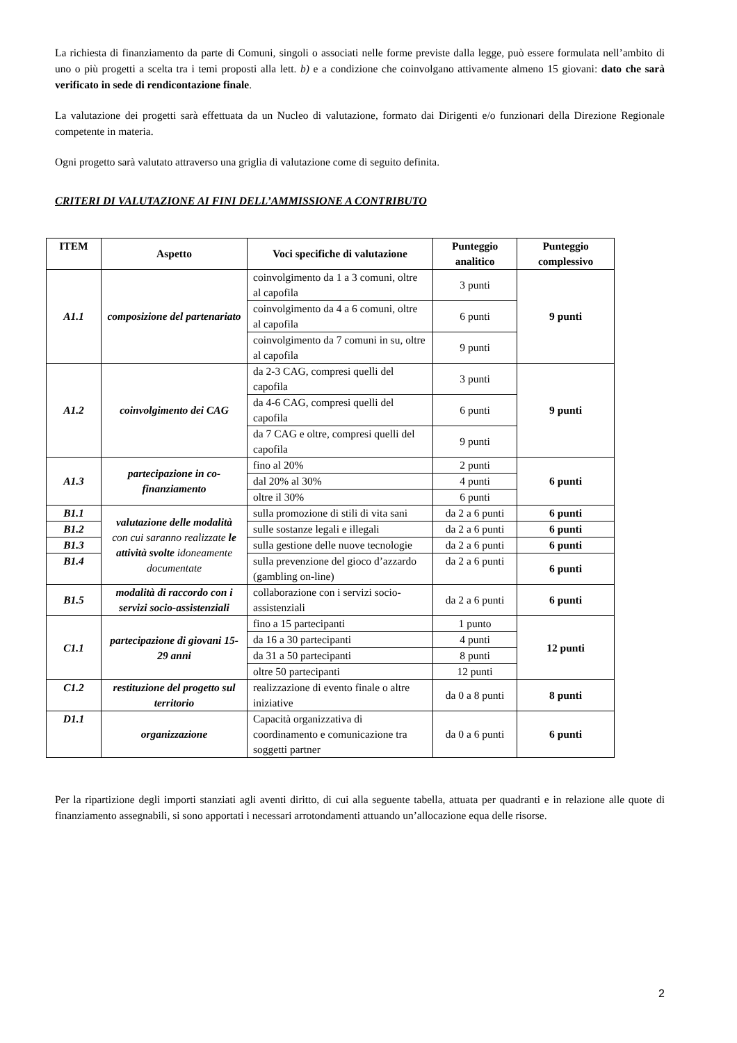La richiesta di finanziamento da parte di Comuni, singoli o associati nelle forme previste dalla legge, può essere formulata nell’ambito di uno o più progetti a scelta tra i temi proposti alla lett. b) e a condizione che coinvolgano attivamente almeno 15 giovani: dato che sarà verificato in sede di rendicontazione finale.
La valutazione dei progetti sarà effettuata da un Nucleo di valutazione, formato dai Dirigenti e/o funzionari della Direzione Regionale competente in materia.
Ogni progetto sarà valutato attraverso una griglia di valutazione come di seguito definita.
CRITERI DI VALUTAZIONE AI FINI DELL’AMMISSIONE A CONTRIBUTO
| ITEM | Aspetto | Voci specifiche di valutazione | Punteggio analitico | Punteggio complessivo |
| --- | --- | --- | --- | --- |
| A1.1 | composizione del partenariato | coinvolgimento da 1 a 3 comuni, oltre al capofila | 3 punti | 9 punti |
| | | coinvolgimento da 4 a 6 comuni, oltre al capofila | 6 punti | |
| | | coinvolgimento da 7 comuni in su, oltre al capofila | 9 punti | |
| A1.2 | coinvolgimento dei CAG | da 2-3 CAG, compresi quelli del capofila | 3 punti | 9 punti |
| | | da 4-6 CAG, compresi quelli del capofila | 6 punti | |
| | | da 7 CAG e oltre, compresi quelli del capofila | 9 punti | |
| A1.3 | partecipazione in co-finanziamento | fino al 20% | 2 punti | 6 punti |
| | | dal 20% al 30% | 4 punti | |
| | | oltre il 30% | 6 punti | |
| B1.1 | valutazione delle modalità con cui saranno realizzate le attività svolte idoneamente documentate | sulla promozione di stili di vita sani | da 2 a 6 punti | 6 punti |
| B1.2 | | sulle sostanze legali e illegali | da 2 a 6 punti | 6 punti |
| B1.3 | | sulla gestione delle nuove tecnologie | da 2 a 6 punti | 6 punti |
| B1.4 | | sulla prevenzione del gioco d’azzardo (gambling on-line) | da 2 a 6 punti | 6 punti |
| B1.5 | modalità di raccordo con i servizi socio-assistenziali | collaborazione con i servizi socio-assistenziali | da 2 a 6 punti | 6 punti |
| C1.1 | partecipazione di giovani 15-29 anni | fino a 15 partecipanti | 1 punto | 12 punti |
| | | da 16 a 30 partecipanti | 4 punti | |
| | | da 31 a 50 partecipanti | 8 punti | |
| | | oltre 50 partecipanti | 12 punti | |
| C1.2 | restituzione del progetto sul territorio | realizzazione di evento finale o altre iniziative | da 0 a 8 punti | 8 punti |
| D1.1 | organizzazione | Capacità organizzativa di coordinamento e comunicazione tra soggetti partner | da 0 a 6 punti | 6 punti |
Per la ripartizione degli importi stanziati agli aventi diritto, di cui alla seguente tabella, attuata per quadranti e in relazione alle quote di finanziamento assegnabili, si sono apportati i necessari arrotondamenti attuando un’allocazione equa delle risorse.
2